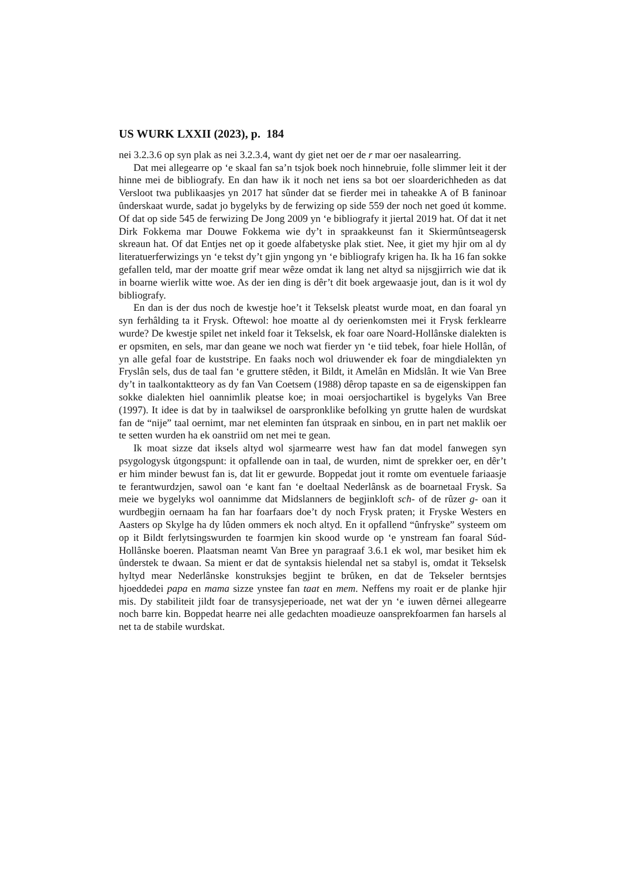US WURK LXXII (2023), p. 184
nei 3.2.3.6 op syn plak as nei 3.2.3.4, want dy giet net oer de r mar oer nasalearring.
Dat mei allegearre op ‘e skaal fan sa’n tsjok boek noch hinnebruie, folle slimmer leit it der hinne mei de bibliografy. En dan haw ik it noch net iens sa bot oer sloarderichheden as dat Versloot twa publikaasjes yn 2017 hat sûnder dat se fierder mei in taheakke A of B faninoar ûnderskaat wurde, sadat jo bygelyks by de ferwizing op side 559 der noch net goed út komme. Of dat op side 545 de ferwizing De Jong 2009 yn ‘e bibliografy it jiertal 2019 hat. Of dat it net Dirk Fokkema mar Douwe Fokkema wie dy’t in spraakkeunst fan it Skiermûntseagersk skreaun hat. Of dat Entjes net op it goede alfabetyske plak stiet. Nee, it giet my hjir om al dy literatuerferwizings yn ‘e tekst dy’t gjin yngong yn ‘e bibliografy krigen ha. Ik ha 16 fan sokke gefallen teld, mar der moatte grif mear wêze omdat ik lang net altyd sa nijsgjirrich wie dat ik in boarne wierlik witte woe. As der ien ding is dêr’t dit boek argewaasje jout, dan is it wol dy bibliografy.
En dan is der dus noch de kwestje hoe’t it Tekselsk pleatst wurde moat, en dan foaral yn syn ferhâlding ta it Frysk. Oftewol: hoe moatte al dy oerienkomsten mei it Frysk ferklearre wurde? De kwestje spilet net inkeld foar it Tekselsk, ek foar oare Noard-Hollânske dialekten is er opsmiten, en sels, mar dan geane we noch wat fierder yn ‘e tiid tebek, foar hiele Hollân, of yn alle gefal foar de kuststripe. En faaks noch wol driuwender ek foar de mingdialekten yn Fryslân sels, dus de taal fan ‘e gruttere stêden, it Bildt, it Amelân en Midslân. It wie Van Bree dy’t in taalkontaktteory as dy fan Van Coetsem (1988) dêrop tapaste en sa de eigenskippen fan sokke dialekten hiel oannimlik pleatse koe; in moai oersjochartikel is bygelyks Van Bree (1997). It idee is dat by in taalwiksel de oarspronklike befolking yn grutte halen de wurdskat fan de “nije” taal oernimt, mar net eleminten fan útspraak en sinbou, en in part net maklik oer te setten wurden ha ek oanstriid om net mei te gean.
Ik moat sizze dat iksels altyd wol sjarmearre west haw fan dat model fanwegen syn psygologysk útgongspunt: it opfallende oan in taal, de wurden, nimt de sprekker oer, en dêr’t er him minder bewust fan is, dat lit er gewurde. Boppedat jout it romte om eventuele fariaasje te ferantwurdzjen, sawol oan ‘e kant fan ‘e doeltaal Nederlânsk as de boarnetaal Frysk. Sa meie we bygelyks wol oannimme dat Midslanners de begjinkloft sch- of de rûzer g- oan it wurdbegjin oernaam ha fan har foarfaars doe’t dy noch Frysk praten; it Fryske Westers en Aasters op Skylge ha dy lûden ommers ek noch altyd. En it opfallend “ûnfryske” systeem om op it Bildt ferlytsingswurden te foarmjen kin skood wurde op ‘e ynstream fan foaral Súd-Hollânske boeren. Plaatsman neamt Van Bree yn paragraaf 3.6.1 ek wol, mar besiket him ek ûnderstek te dwaan. Sa mient er dat de syntaksis hielendal net sa stabyl is, omdat it Tekselsk hyltyd mear Nederlânske konstruksjes begjint te brûken, en dat de Tekseler berntsjes hjoeddedei papa en mama sizze ynstee fan taat en mem. Neffens my roait er de planke hjir mis. Dy stabiliteit jildt foar de transysjeperioade, net wat der yn ‘e iuwen dêrnei allegearre noch barre kin. Boppedat hearre nei alle gedachten moadieuze oansprekfoarmen fan harsels al net ta de stabile wurdskat.